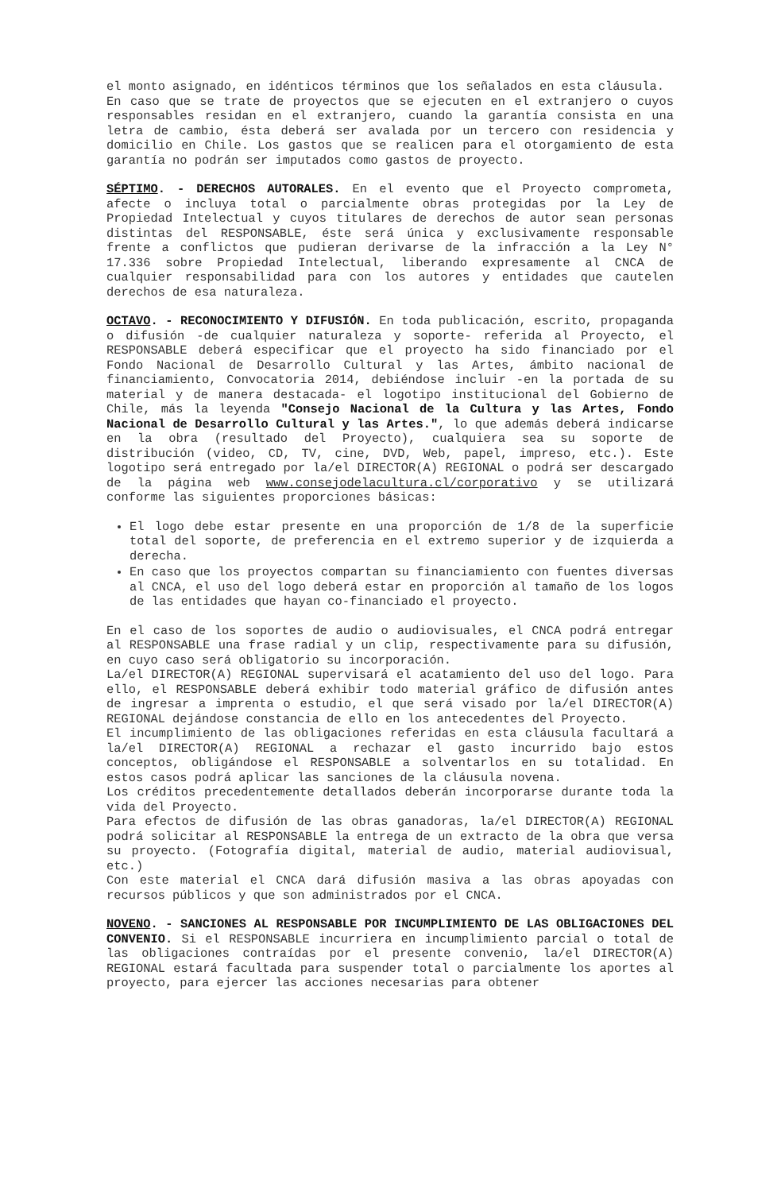el monto asignado, en idénticos términos que los señalados en esta cláusula.
En caso que se trate de proyectos que se ejecuten en el extranjero o cuyos responsables residan en el extranjero, cuando la garantía consista en una letra de cambio, ésta deberá ser avalada por un tercero con residencia y domicilio en Chile. Los gastos que se realicen para el otorgamiento de esta garantía no podrán ser imputados como gastos de proyecto.
SÉPTIMO. - DERECHOS AUTORALES. En el evento que el Proyecto comprometa, afecte o incluya total o parcialmente obras protegidas por la Ley de Propiedad Intelectual y cuyos titulares de derechos de autor sean personas distintas del RESPONSABLE, éste será única y exclusivamente responsable frente a conflictos que pudieran derivarse de la infracción a la Ley N° 17.336 sobre Propiedad Intelectual, liberando expresamente al CNCA de cualquier responsabilidad para con los autores y entidades que cautelen derechos de esa naturaleza.
OCTAVO. - RECONOCIMIENTO Y DIFUSIÓN. En toda publicación, escrito, propaganda o difusión -de cualquier naturaleza y soporte- referida al Proyecto, el RESPONSABLE deberá especificar que el proyecto ha sido financiado por el Fondo Nacional de Desarrollo Cultural y las Artes, ámbito nacional de financiamiento, Convocatoria 2014, debiéndose incluir -en la portada de su material y de manera destacada- el logotipo institucional del Gobierno de Chile, más la leyenda "Consejo Nacional de la Cultura y las Artes, Fondo Nacional de Desarrollo Cultural y las Artes.", lo que además deberá indicarse en la obra (resultado del Proyecto), cualquiera sea su soporte de distribución (video, CD, TV, cine, DVD, Web, papel, impreso, etc.). Este logotipo será entregado por la/el DIRECTOR(A) REGIONAL o podrá ser descargado de la página web www.consejodelacultura.cl/corporativo y se utilizará conforme las siguientes proporciones básicas:
El logo debe estar presente en una proporción de 1/8 de la superficie total del soporte, de preferencia en el extremo superior y de izquierda a derecha.
En caso que los proyectos compartan su financiamiento con fuentes diversas al CNCA, el uso del logo deberá estar en proporción al tamaño de los logos de las entidades que hayan co-financiado el proyecto.
En el caso de los soportes de audio o audiovisuales, el CNCA podrá entregar al RESPONSABLE una frase radial y un clip, respectivamente para su difusión, en cuyo caso será obligatorio su incorporación.
La/el DIRECTOR(A) REGIONAL supervisará el acatamiento del uso del logo. Para ello, el RESPONSABLE deberá exhibir todo material gráfico de difusión antes de ingresar a imprenta o estudio, el que será visado por la/el DIRECTOR(A) REGIONAL dejándose constancia de ello en los antecedentes del Proyecto.
El incumplimiento de las obligaciones referidas en esta cláusula facultará a la/el DIRECTOR(A) REGIONAL a rechazar el gasto incurrido bajo estos conceptos, obligándose el RESPONSABLE a solventarlos en su totalidad. En estos casos podrá aplicar las sanciones de la cláusula novena.
Los créditos precedentemente detallados deberán incorporarse durante toda la vida del Proyecto.
Para efectos de difusión de las obras ganadoras, la/el DIRECTOR(A) REGIONAL podrá solicitar al RESPONSABLE la entrega de un extracto de la obra que versa su proyecto. (Fotografía digital, material de audio, material audiovisual, etc.)
Con este material el CNCA dará difusión masiva a las obras apoyadas con recursos públicos y que son administrados por el CNCA.
NOVENO. - SANCIONES AL RESPONSABLE POR INCUMPLIMIENTO DE LAS OBLIGACIONES DEL CONVENIO. Si el RESPONSABLE incurriera en incumplimiento parcial o total de las obligaciones contraídas por el presente convenio, la/el DIRECTOR(A) REGIONAL estará facultada para suspender total o parcialmente los aportes al proyecto, para ejercer las acciones necesarias para obtener